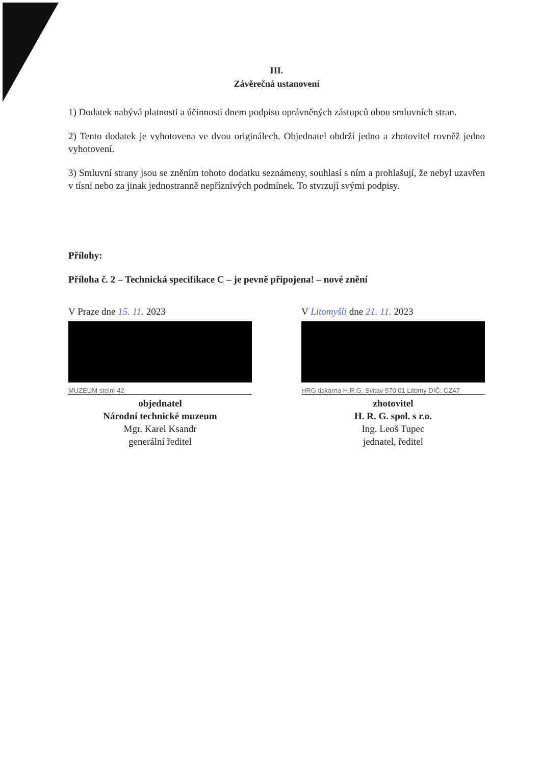III.
Závěrečná ustanovení
1) Dodatek nabývá platnosti a účinnosti dnem podpisu oprávněných zástupců obou smluvních stran.
2) Tento dodatek je vyhotovena ve dvou originálech. Objednatel obdrží jedno a zhotovitel rovněž jedno vyhotovení.
3) Smluvní strany jsou se zněním tohoto dodatku seznámeny, souhlasí s ním a prohlašují, že nebyl uzavřen v tísni nebo za jinak jednostranně nepříznivých podmínek. To stvrzují svými podpisy.
Přílohy:
Příloha č. 2 – Technická specifikace C – je pevně připojena! – nové znění
V Praze dne 15. 11. 2023
MUZEUM stelní 42
objednatel
Národní technické muzeum
Mgr. Karel Ksandr
generální ředitel
V Litomyšli dne 21. 11. 2023
HRG tiskárna H.R.G. Svitav 570 01 Litomy DIČ: CZ47
zhotovitel
H. R. G. spol. s r.o.
Ing. Leoš Tupec
jednatel, ředitel